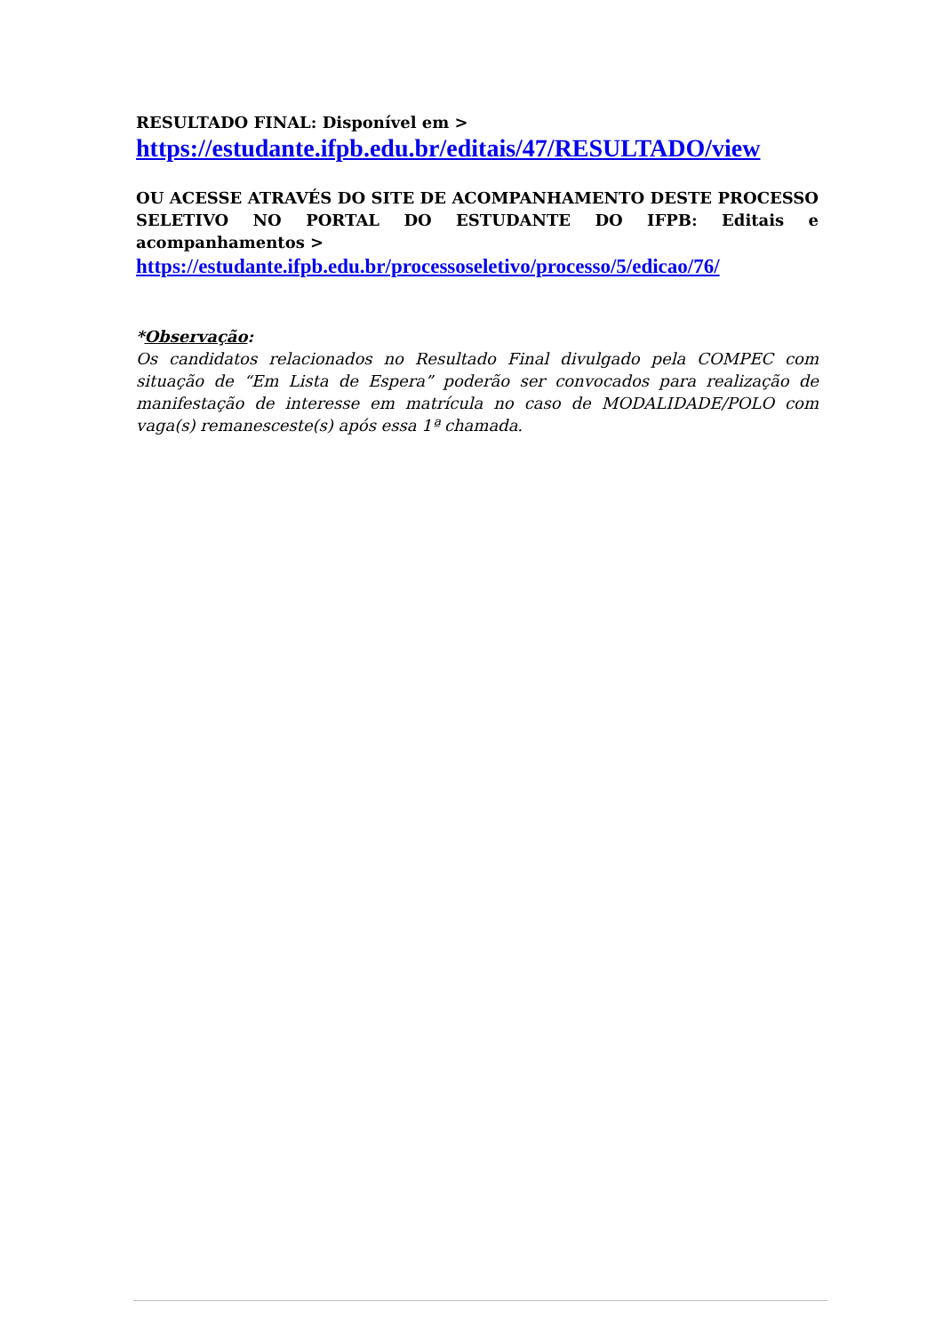RESULTADO FINAL: Disponível em >
https://estudante.ifpb.edu.br/editais/47/RESULTADO/view
OU ACESSE ATRAVÉS DO SITE DE ACOMPANHAMENTO DESTE PROCESSO SELETIVO NO PORTAL DO ESTUDANTE DO IFPB: Editais e acompanhamentos >
https://estudante.ifpb.edu.br/processoseletivo/processo/5/edicao/76/
*Observação:
Os candidatos relacionados no Resultado Final divulgado pela COMPEC com situação de “Em Lista de Espera” poderão ser convocados para realização de manifestação de interesse em matrícula no caso de MODALIDADE/POLO com vaga(s) remanesceste(s) após essa 1ª chamada.